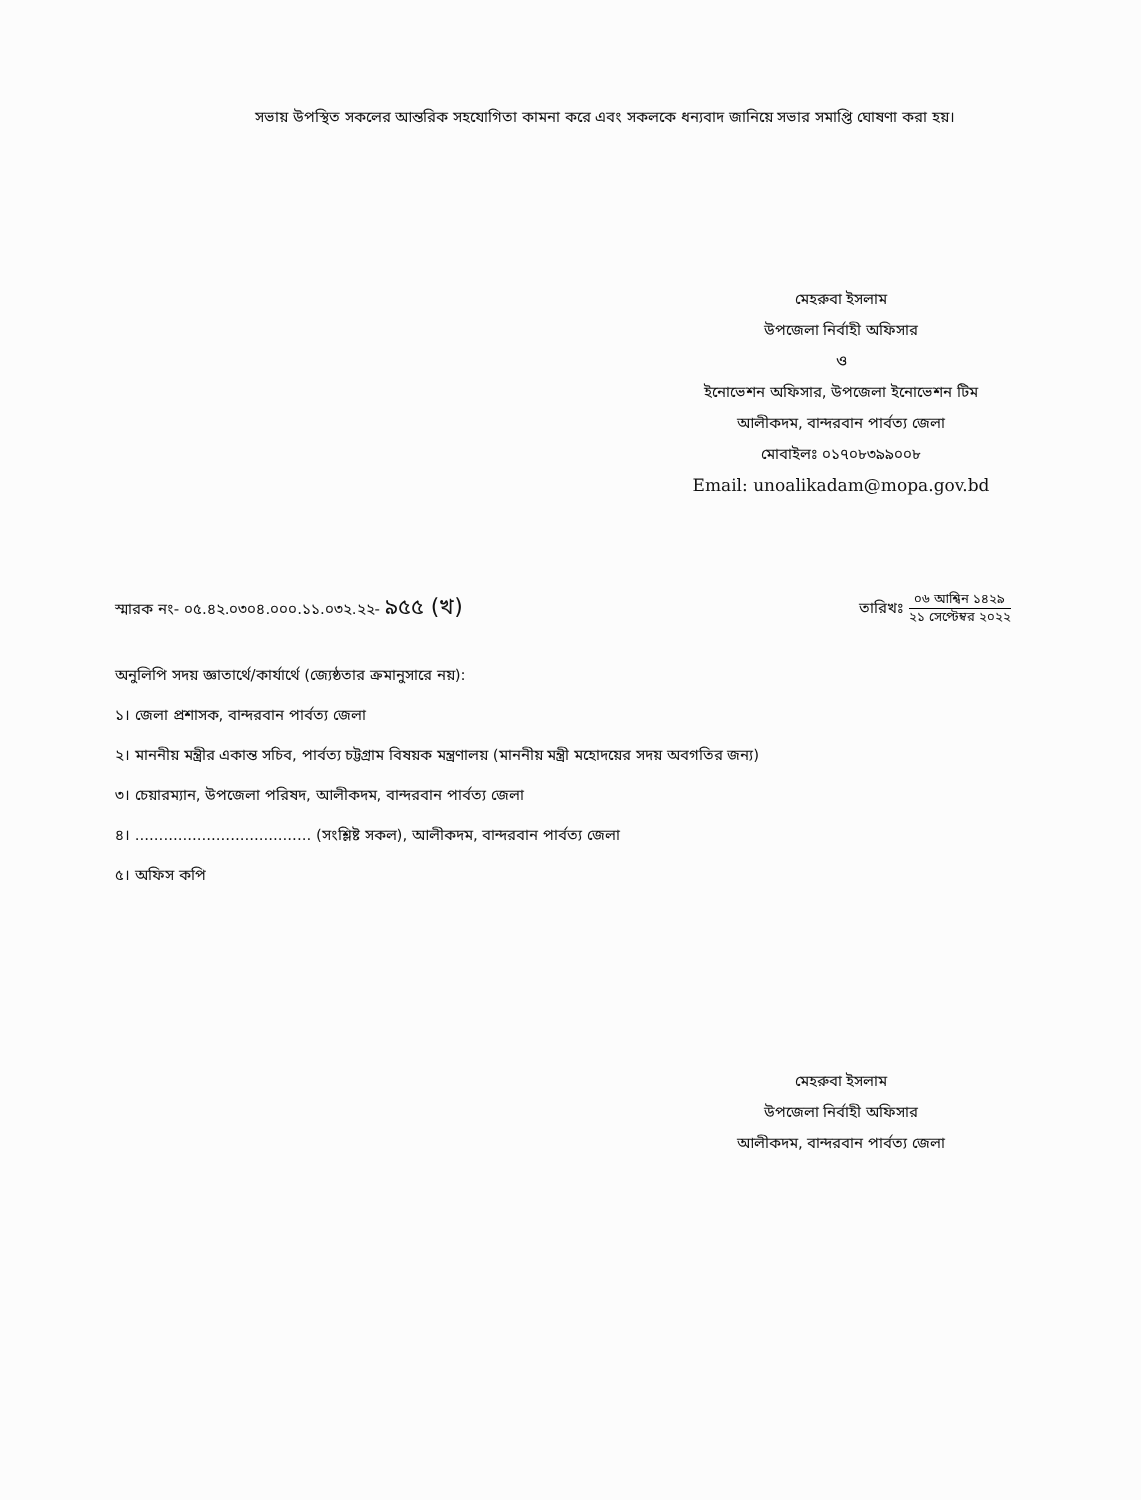সভায় উপস্থিত সকলের আন্তরিক সহযোগিতা কামনা করে এবং সকলকে ধন্যবাদ জানিয়ে সভার সমাপ্তি ঘোষণা করা হয়।
মেহরুবা ইসলাম
উপজেলা নির্বাহী অফিসার
ও
ইনোভেশন অফিসার, উপজেলা ইনোভেশন টিম
আলীকদম, বান্দরবান পার্বত্য জেলা
মোবাইলঃ ০১৭০৮৩৯৯০০৮
Email: unoalikadam@mopa.gov.bd
স্মারক নং- ০৫.৪২.০৩০৪.০০০.১১.০৩২.২২- ৯৫৫ (খ)
তারিখঃ ০৬ আশ্বিন ১৪২৯ ২১ সেপ্টেম্বর ২০২২
অনুলিপি সদয় জ্ঞাতার্থে/কার্যার্থে (জ্যেষ্ঠতার ক্রমানুসারে নয়):
১। জেলা প্রশাসক, বান্দরবান পার্বত্য জেলা
২। মাননীয় মন্ত্রীর একান্ত সচিব, পার্বত্য চট্টগ্রাম বিষয়ক মন্ত্রণালয় (মাননীয় মন্ত্রী মহোদয়ের সদয় অবগতির জন্য)
৩। চেয়ারম্যান, উপজেলা পরিষদ, আলীকদম, বান্দরবান পার্বত্য জেলা
৪। ..................................... (সংশ্লিষ্ট সকল), আলীকদম, বান্দরবান পার্বত্য জেলা
৫। অফিস কপি
মেহরুবা ইসলাম
উপজেলা নির্বাহী অফিসার
আলীকদম, বান্দরবান পার্বত্য জেলা